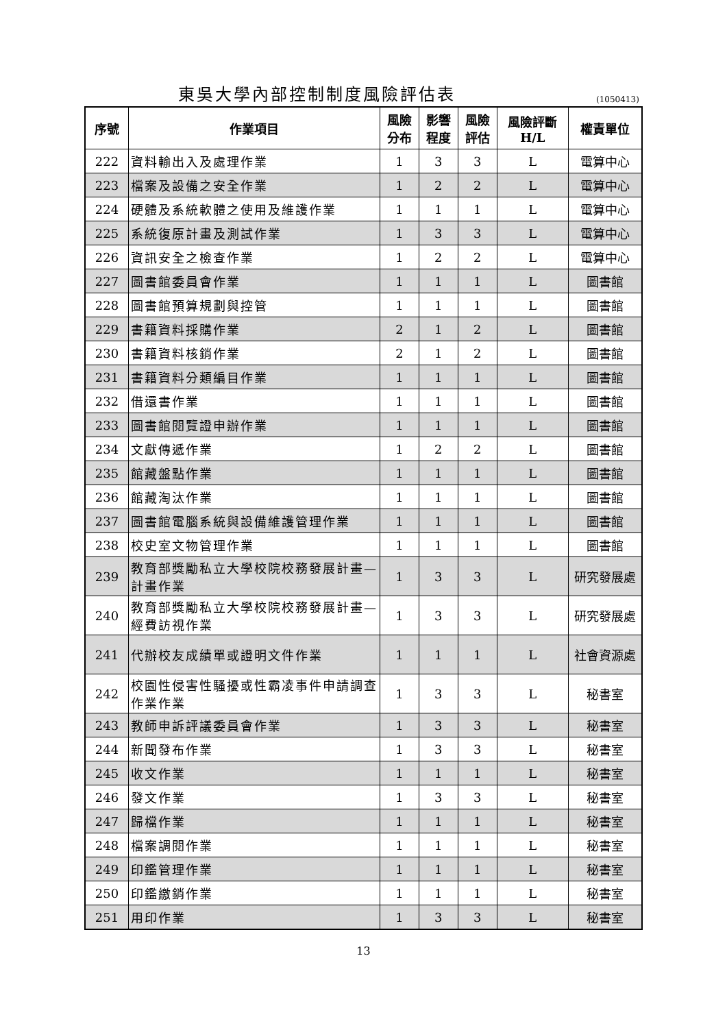東吳大學內部控制制度風險評估表
(1050413)
| 序號 | 作業項目 | 風險 分布 | 影響 程度 | 風險 評估 | 風險評斷 H/L | 權責單位 |
| --- | --- | --- | --- | --- | --- | --- |
| 222 | 資料輸出入及處理作業 | 1 | 3 | 3 | L | 電算中心 |
| 223 | 檔案及設備之安全作業 | 1 | 2 | 2 | L | 電算中心 |
| 224 | 硬體及系統軟體之使用及維護作業 | 1 | 1 | 1 | L | 電算中心 |
| 225 | 系統復原計畫及測試作業 | 1 | 3 | 3 | L | 電算中心 |
| 226 | 資訊安全之檢查作業 | 1 | 2 | 2 | L | 電算中心 |
| 227 | 圖書館委員會作業 | 1 | 1 | 1 | L | 圖書館 |
| 228 | 圖書館預算規劃與控管 | 1 | 1 | 1 | L | 圖書館 |
| 229 | 書籍資料採購作業 | 2 | 1 | 2 | L | 圖書館 |
| 230 | 書籍資料核銷作業 | 2 | 1 | 2 | L | 圖書館 |
| 231 | 書籍資料分類編目作業 | 1 | 1 | 1 | L | 圖書館 |
| 232 | 借還書作業 | 1 | 1 | 1 | L | 圖書館 |
| 233 | 圖書館閱覽證申辦作業 | 1 | 1 | 1 | L | 圖書館 |
| 234 | 文獻傳遞作業 | 1 | 2 | 2 | L | 圖書館 |
| 235 | 館藏盤點作業 | 1 | 1 | 1 | L | 圖書館 |
| 236 | 館藏淘汰作業 | 1 | 1 | 1 | L | 圖書館 |
| 237 | 圖書館電腦系統與設備維護管理作業 | 1 | 1 | 1 | L | 圖書館 |
| 238 | 校史室文物管理作業 | 1 | 1 | 1 | L | 圖書館 |
| 239 | 教育部獎勵私立大學校院校務發展計畫—計畫作業 | 1 | 3 | 3 | L | 研究發展處 |
| 240 | 教育部獎勵私立大學校院校務發展計畫—經費訪視作業 | 1 | 3 | 3 | L | 研究發展處 |
| 241 | 代辦校友成績單或證明文件作業 | 1 | 1 | 1 | L | 社會資源處 |
| 242 | 校園性侵害性騷擾或性霸凌事件申請調查作業作業 | 1 | 3 | 3 | L | 秘書室 |
| 243 | 教師申訴評議委員會作業 | 1 | 3 | 3 | L | 秘書室 |
| 244 | 新聞發布作業 | 1 | 3 | 3 | L | 秘書室 |
| 245 | 收文作業 | 1 | 1 | 1 | L | 秘書室 |
| 246 | 發文作業 | 1 | 3 | 3 | L | 秘書室 |
| 247 | 歸檔作業 | 1 | 1 | 1 | L | 秘書室 |
| 248 | 檔案調閱作業 | 1 | 1 | 1 | L | 秘書室 |
| 249 | 印鑑管理作業 | 1 | 1 | 1 | L | 秘書室 |
| 250 | 印鑑繳銷作業 | 1 | 1 | 1 | L | 秘書室 |
| 251 | 用印作業 | 1 | 3 | 3 | L | 秘書室 |
13